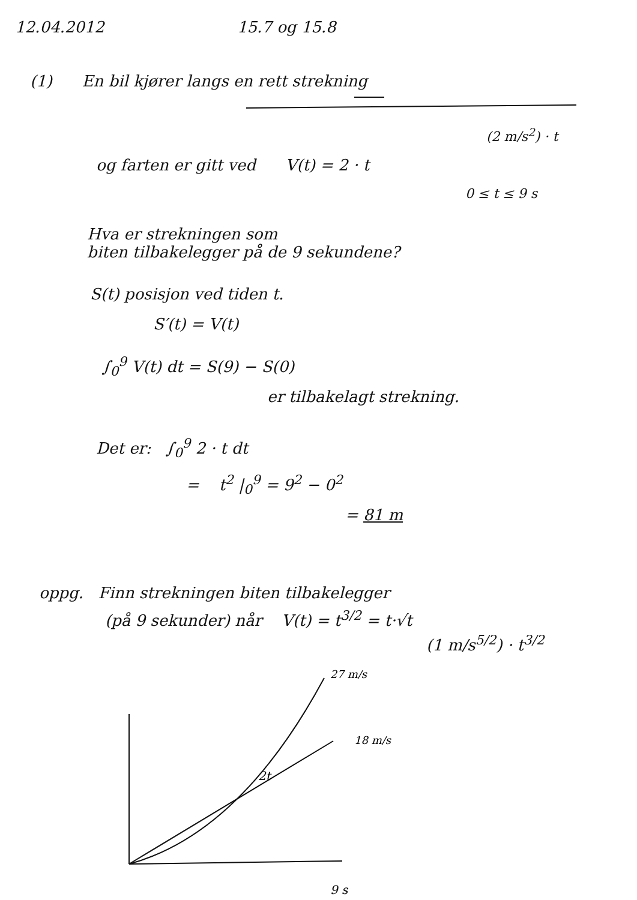12.04.2012 15.7 og 15.8
(1) En bil kjører langs en rett strekning
(2 m/s<sup>2</sup>) · t
og farten er gitt ved V(t) = 2 · t
0 ≤ t ≤ 9 s
Hva er strekningen som
biten tilbakelegger på de 9 sekundene?
S(t) posisjon ved tiden t.
S′(t) = V(t)
∫<sub>0</sub><sup>9</sup> V(t) dt = S(9) − S(0)
er tilbakelagt strekning.
Det er: ∫<sub>0</sub><sup>9</sup> 2 · t dt
= t<sup>2</sup> |<sub>0</sub><sup>9</sup> = 9<sup>2</sup> − 0<sup>2</sup>
= 81 m
oppg. Finn strekningen biten tilbakelegger
(på 9 sekunder) når V(t) = t<sup>3/2</sup> = t·√t
(1 m/s<sup>5/2</sup>) · t<sup>3/2</sup>
27 m/s
18 m/s
2t
9 s